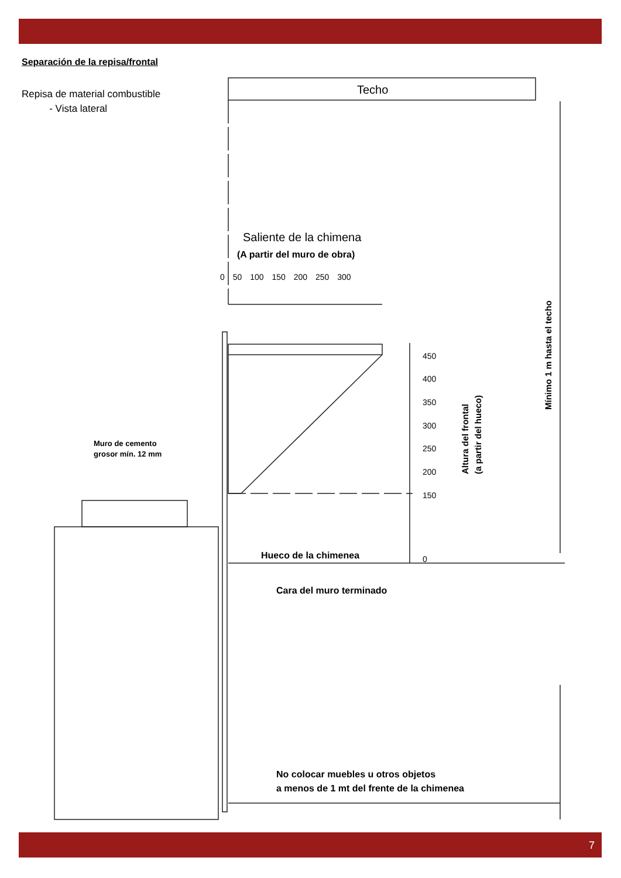Separación de la repisa/frontal
Repisa de material combustible
- Vista lateral
Techo
Saliente de la chimena
(A partir del muro de obra)
0 50 100 150 200 250 300
450
400
350
300
250
200
150
0
Altura del frontal
(a partir del hueco)
Mínimo 1 m hasta el techo
Muro de cemento
grosor mín. 12 mm
Hueco de la chimenea
Cara del muro terminado
No colocar muebles u otros objetos
a menos de 1 mt del frente de la chimenea
7